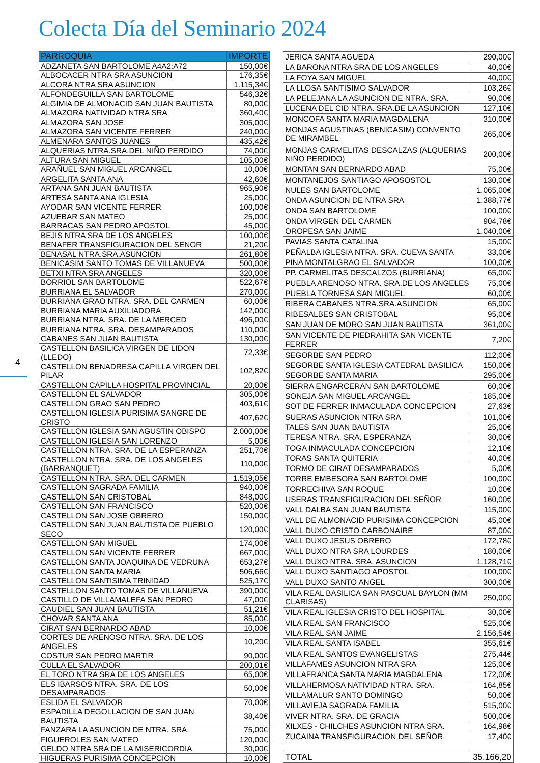Colecta Día del Seminario 2024
4
| PARROQUIA | IMPORTE |
| --- | --- |
| ADZANETA SAN BARTOLOME A4A2:A72 | 150,00€ |
| ALBOCACER NTRA SRA ASUNCION | 176,35€ |
| ALCORA NTRA SRA ASUNCION | 1.115,34€ |
| ALFONDEGUILLA SAN BARTOLOME | 546,32€ |
| ALGIMIA DE ALMONACID SAN JUAN BAUTISTA | 80,00€ |
| ALMAZORA NATIVIDAD NTRA SRA | 360,40€ |
| ALMAZORA SAN JOSE | 305,00€ |
| ALMAZORA SAN VICENTE FERRER | 240,00€ |
| ALMENARA SANTOS JUANES | 435,42€ |
| ALQUERIAS NTRA.SRA.DEL NIÑO PERDIDO | 74,00€ |
| ALTURA SAN MIGUEL | 105,00€ |
| ARAÑUEL SAN MIGUEL ARCANGEL | 10,00€ |
| ARGELITA SANTA ANA | 42,60€ |
| ARTANA SAN JUAN BAUTISTA | 965,90€ |
| ARTESA SANTA ANA IGLESIA | 25,00€ |
| AYODAR SAN VICENTE FERRER | 100,00€ |
| AZUEBAR SAN MATEO | 25,00€ |
| BARRACAS SAN PEDRO APOSTOL | 45,00€ |
| BEJIS NTRA SRA DE LOS ANGELES | 100,00€ |
| BENAFER TRANSFIGURACION DEL SENOR | 21,20€ |
| BENASAL NTRA.SRA.ASUNCION | 261,80€ |
| BENICASIM SANTO TOMAS DE VILLANUEVA | 500,00€ |
| BETXI NTRA SRA ANGELES | 320,00€ |
| BORRIOL SAN BARTOLOME | 522,67€ |
| BURRIANA EL SALVADOR | 270,00€ |
| BURRIANA GRAO NTRA. SRA. DEL CARMEN | 60,00€ |
| BURRIANA MARIA AUXILIADORA | 142,00€ |
| BURRIANA NTRA. SRA. DE LA MERCED | 496,00€ |
| BURRIANA NTRA. SRA. DESAMPARADOS | 110,00€ |
| CABANES SAN JUAN BAUTISTA | 130,00€ |
| CASTELLON BASILICA VIRGEN DE LIDON (LLEDO) | 72,33€ |
| CASTELLON BENADRESA CAPILLA VIRGEN DEL PILAR | 102,82€ |
| CASTELLON CAPILLA HOSPITAL PROVINCIAL | 20,00€ |
| CASTELLON EL SALVADOR | 305,00€ |
| CASTELLON GRAO SAN PEDRO | 403,61€ |
| CASTELLON IGLESIA PURISIMA SANGRE DE CRISTO | 407,62€ |
| CASTELLON IGLESIA SAN AGUSTIN OBISPO | 2.000,00€ |
| CASTELLON IGLESIA SAN LORENZO | 5,00€ |
| CASTELLON NTRA. SRA. DE LA ESPERANZA | 251,70€ |
| CASTELLON NTRA. SRA. DE LOS ANGELES (BARRANQUET) | 110,00€ |
| CASTELLON NTRA. SRA. DEL CARMEN | 1.519,05€ |
| CASTELLON SAGRADA FAMILIA | 940,00€ |
| CASTELLON SAN CRISTOBAL | 848,00€ |
| CASTELLON SAN FRANCISCO | 520,00€ |
| CASTELLON SAN JOSE OBRERO | 150,00€ |
| CASTELLON SAN JUAN BAUTISTA DE PUEBLO SECO | 120,00€ |
| CASTELLON SAN MIGUEL | 174,00€ |
| CASTELLON SAN VICENTE FERRER | 667,00€ |
| CASTELLON SANTA JOAQUINA DE VEDRUNA | 653,27€ |
| CASTELLON SANTA MARIA | 506,66€ |
| CASTELLON SANTISIMA TRINIDAD | 525,17€ |
| CASTELLON SANTO TOMAS DE VILLANUEVA | 390,00€ |
| CASTILLO DE VILLAMALEFA SAN PEDRO | 47,00€ |
| CAUDIEL SAN JUAN BAUTISTA | 51,21€ |
| CHOVAR SANTA ANA | 85,00€ |
| CIRAT SAN BERNARDO ABAD | 10,00€ |
| CORTES DE ARENOSO NTRA. SRA. DE LOS ANGELES | 10,20€ |
| COSTUR SAN PEDRO MARTIR | 90,00€ |
| CULLA EL SALVADOR | 200,01€ |
| EL TORO NTRA SRA DE LOS ANGELES | 65,00€ |
| ELS IBARSOS NTRA. SRA. DE LOS DESAMPARADOS | 50,00€ |
| ESLIDA EL SALVADOR | 70,00€ |
| ESPADILLA DEGOLLACION DE SAN JUAN BAUTISTA | 38,40€ |
| FANZARA LA ASUNCION DE NTRA. SRA. | 75,00€ |
| FIGUEROLES SAN MATEO | 120,00€ |
| GELDO NTRA SRA DE LA MISERICORDIA | 30,00€ |
| HIGUERAS PURISIMA CONCEPCION | 10,00€ |
| JERICA SANTA AGUEDA | 290,00€ |
| LA BARONA NTRA SRA DE LOS ANGELES | 40,00€ |
| LA FOYA SAN MIGUEL | 40,00€ |
| LA LLOSA SANTISIMO SALVADOR | 103,26€ |
| LA PELEJANA LA ASUNCION DE NTRA. SRA. | 90,00€ |
| LUCENA DEL CID NTRA. SRA.DE LA ASUNCION | 127,10€ |
| MONCOFA SANTA MARIA MAGDALENA | 310,00€ |
| MONJAS AGUSTINAS (BENICASIM) CONVENTO DE MIRAMBEL | 265,00€ |
| MONJAS CARMELITAS DESCALZAS (ALQUERIAS NIÑO PERDIDO) | 200,00€ |
| MONTAN SAN BERNARDO ABAD | 75,00€ |
| MONTANEJOS SANTIAGO APOSOSTOL | 130,00€ |
| NULES SAN BARTOLOME | 1.065,00€ |
| ONDA ASUNCION DE NTRA SRA | 1.388,77€ |
| ONDA SAN BARTOLOME | 100,00€ |
| ONDA VIRGEN DEL CARMEN | 904,78€ |
| OROPESA SAN JAIME | 1.040,00€ |
| PAVIAS SANTA CATALINA | 15,00€ |
| PEÑALBA IGLESIA NTRA. SRA. CUEVA SANTA | 33,00€ |
| PINA MONTALGRAO EL SALVADOR | 100,00€ |
| PP. CARMELITAS DESCALZOS (BURRIANA) | 65,00€ |
| PUEBLA ARENOSO NTRA. SRA.DE LOS ANGELES | 75,00€ |
| PUEBLA TORNESA SAN MIGUEL | 60,00€ |
| RIBERA CABANES NTRA.SRA.ASUNCION | 65,00€ |
| RIBESALBES SAN CRISTOBAL | 95,00€ |
| SAN JUAN DE MORO SAN JUAN BAUTISTA | 361,00€ |
| SAN VICENTE DE PIEDRAHITA SAN VICENTE FERRER | 7,20€ |
| SEGORBE SAN PEDRO | 112,00€ |
| SEGORBE SANTA IGLESIA CATEDRAL BASILICA | 150,00€ |
| SEGORBE SANTA MARIA | 295,00€ |
| SIERRA ENGARCERAN SAN BARTOLOME | 60,00€ |
| SONEJA SAN MIGUEL ARCANGEL | 185,00€ |
| SOT DE FERRER INMACULADA CONCEPCION | 27,63€ |
| SUERAS ASUNCION NTRA SRA | 101,00€ |
| TALES SAN JUAN BAUTISTA | 25,00€ |
| TERESA NTRA. SRA. ESPERANZA | 30,00€ |
| TOGA INMACULADA CONCEPCION | 12,10€ |
| TORAS SANTA QUITERIA | 40,00€ |
| TORMO DE CIRAT DESAMPARADOS | 5,00€ |
| TORRE EMBESORA SAN BARTOLOME | 100,00€ |
| TORRECHIVA SAN ROQUE | 10,00€ |
| USERAS TRANSFIGURACION DEL SEÑOR | 160,00€ |
| VALL DALBA SAN JUAN BAUTISTA | 115,00€ |
| VALL DE ALMONACID PURISIMA CONCEPCION | 45,00€ |
| VALL DUXO CRISTO CARBONAIRE | 87,00€ |
| VALL DUXO JESUS OBRERO | 172,78€ |
| VALL DUXO NTRA SRA LOURDES | 180,00€ |
| VALL DUXO NTRA. SRA. ASUNCION | 1.128,71€ |
| VALL DUXO SANTIAGO APOSTOL | 100,00€ |
| VALL DUXO SANTO ANGEL | 300,00€ |
| VILA REAL BASILICA SAN PASCUAL BAYLON (MM CLARISAS) | 250,00€ |
| VILA REAL IGLESIA CRISTO DEL HOSPITAL | 30,00€ |
| VILA REAL SAN FRANCISCO | 525,00€ |
| VILA REAL SAN JAIME | 2.156,54€ |
| VILA REAL SANTA ISABEL | 355,61€ |
| VILA REAL SANTOS EVANGELISTAS | 275,44€ |
| VILLAFAMES ASUNCION NTRA SRA | 125,00€ |
| VILLAFRANCA SANTA MARIA MAGDALENA | 172,00€ |
| VILLAHERMOSA NATIVIDAD NTRA. SRA. | 164,85€ |
| VILLAMALUR SANTO DOMINGO | 50,00€ |
| VILLAVIEJA SAGRADA FAMILIA | 515,00€ |
| VIVER NTRA. SRA. DE GRACIA | 500,00€ |
| XILXES - CHILCHES ASUNCION NTRA SRA. | 164,98€ |
| ZUCAINA TRANSFIGURACION DEL SEÑOR | 17,40€ |
| TOTAL | 35.166,20 |